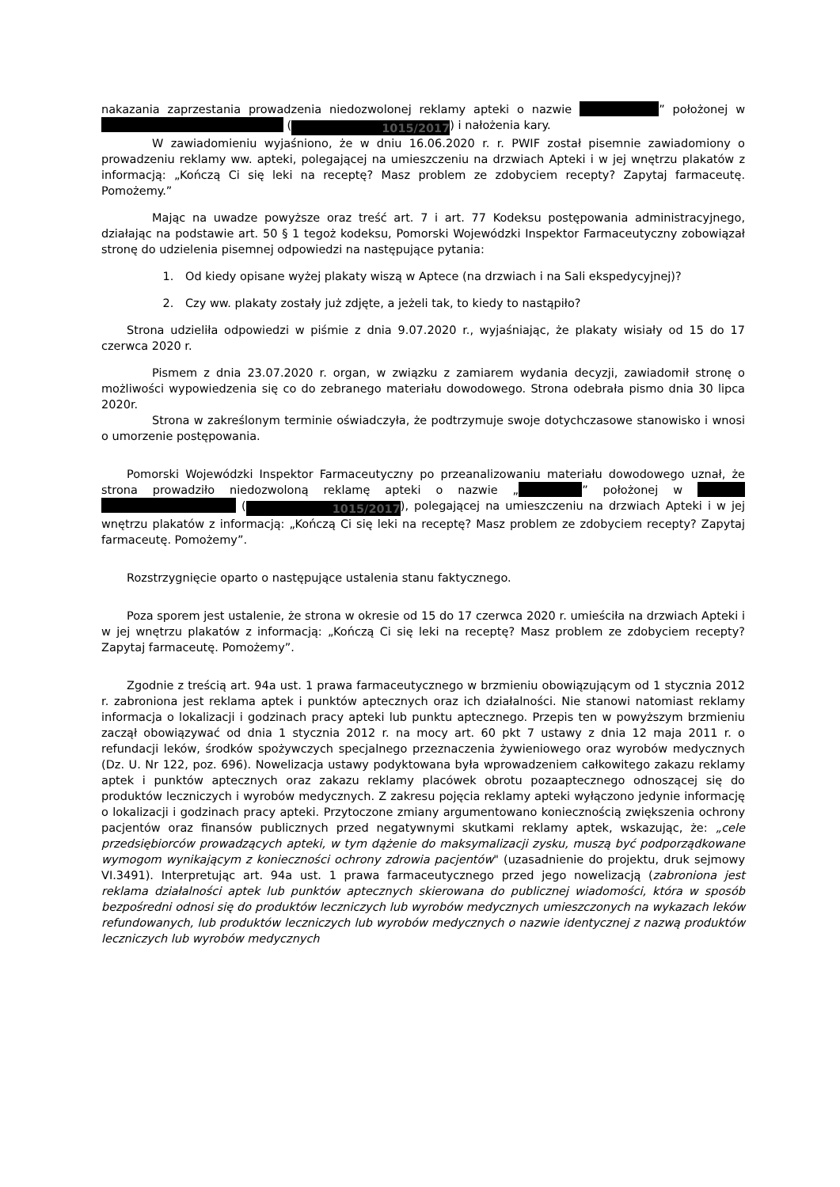nakazania zaprzestania prowadzenia niedozwolonej reklamy apteki o nazwie ” położonej w (1015/2017) i nałożenia kary.
W zawiadomieniu wyjaśniono, że w dniu 16.06.2020 r. r. PWIF został pisemnie zawiadomiony o prowadzeniu reklamy ww. apteki, polegającej na umieszczeniu na drzwiach Apteki i w jej wnętrzu plakatów z informacją: „Kończą Ci się leki na receptę? Masz problem ze zdobyciem recepty? Zapytaj farmaceutę. Pomożemy.”
Mając na uwadze powyższe oraz treść art. 7 i art. 77 Kodeksu postępowania administracyjnego, działając na podstawie art. 50 § 1 tegoż kodeksu, Pomorski Wojewódzki Inspektor Farmaceutyczny zobowiązał stronę do udzielenia pisemnej odpowiedzi na następujące pytania:
1. Od kiedy opisane wyżej plakaty wiszą w Aptece (na drzwiach i na Sali ekspedycyjnej)?
2. Czy ww. plakaty zostały już zdjęte, a jeżeli tak, to kiedy to nastąpiło?
Strona udzieliła odpowiedzi w piśmie z dnia 9.07.2020 r., wyjaśniając, że plakaty wisiały od 15 do 17 czerwca 2020 r.
Pismem z dnia 23.07.2020 r. organ, w związku z zamiarem wydania decyzji, zawiadomił stronę o możliwości wypowiedzenia się co do zebranego materiału dowodowego. Strona odebrała pismo dnia 30 lipca 2020r.
Strona w zakreślonym terminie oświadczyła, że podtrzymuje swoje dotychczasowe stanowisko i wnosi o umorzenie postępowania.
Pomorski Wojewódzki Inspektor Farmaceutyczny po przeanalizowaniu materiału dowodowego uznał, że strona prowadziło niedozwoloną reklamę apteki o nazwie „ ” położonej w (1015/2017), polegającej na umieszczeniu na drzwiach Apteki i w jej wnętrzu plakatów z informacją: „Kończą Ci się leki na receptę? Masz problem ze zdobyciem recepty? Zapytaj farmaceutę. Pomożemy”.
Rozstrzygnięcie oparto o następujące ustalenia stanu faktycznego.
Poza sporem jest ustalenie, że strona w okresie od 15 do 17 czerwca 2020 r. umieściła na drzwiach Apteki i w jej wnętrzu plakatów z informacją: „Kończą Ci się leki na receptę? Masz problem ze zdobyciem recepty? Zapytaj farmaceutę. Pomożemy”.
Zgodnie z treścią art. 94a ust. 1 prawa farmaceutycznego w brzmieniu obowiązującym od 1 stycznia 2012 r. zabroniona jest reklama aptek i punktów aptecznych oraz ich działalności. Nie stanowi natomiast reklamy informacja o lokalizacji i godzinach pracy apteki lub punktu aptecznego. Przepis ten w powyższym brzmieniu zaczął obowiązywać od dnia 1 stycznia 2012 r. na mocy art. 60 pkt 7 ustawy z dnia 12 maja 2011 r. o refundacji leków, środków spożywczych specjalnego przeznaczenia żywieniowego oraz wyrobów medycznych (Dz. U. Nr 122, poz. 696). Nowelizacja ustawy podyktowana była wprowadzeniem całkowitego zakazu reklamy aptek i punktów aptecznych oraz zakazu reklamy placówek obrotu pozaaptecznego odnoszącej się do produktów leczniczych i wyrobów medycznych. Z zakresu pojęcia reklamy apteki wyłączono jedynie informację o lokalizacji i godzinach pracy apteki. Przytoczone zmiany argumentowano koniecznością zwiększenia ochrony pacjentów oraz finansów publicznych przed negatywnymi skutkami reklamy aptek, wskazując, że: „cele przedsiębiorców prowadzących apteki, w tym dążenie do maksymalizacji zysku, muszą być podporządkowane wymogom wynikającym z konieczności ochrony zdrowia pacjentów" (uzasadnienie do projektu, druk sejmowy VI.3491). Interpretując art. 94a ust. 1 prawa farmaceutycznego przed jego nowelizacją (zabroniona jest reklama działalności aptek lub punktów aptecznych skierowana do publicznej wiadomości, która w sposób bezpośredni odnosi się do produktów leczniczych lub wyrobów medycznych umieszczonych na wykazach leków refundowanych, lub produktów leczniczych lub wyrobów medycznych o nazwie identycznej z nazwą produktów leczniczych lub wyrobów medycznych